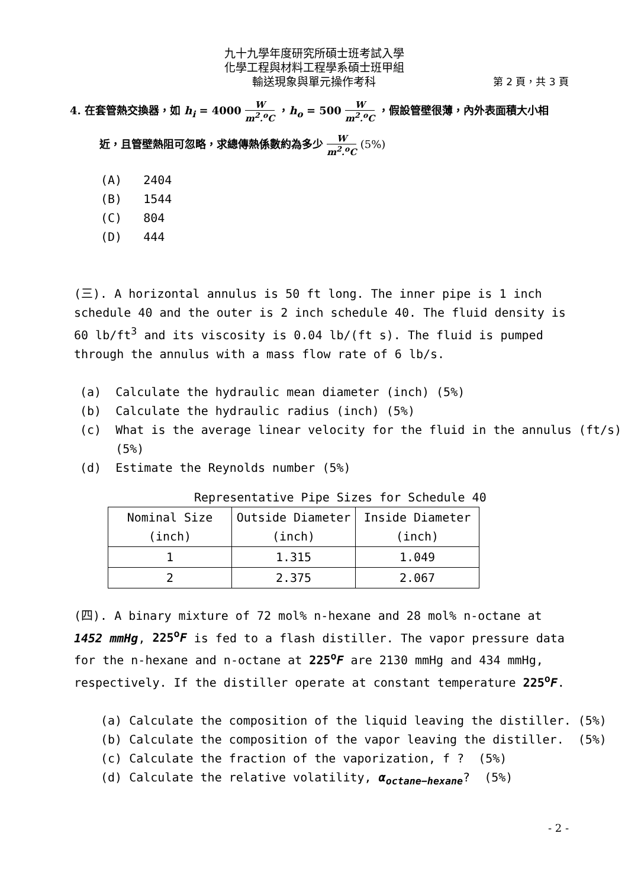九十九學年度研究所碩士班考試入學
化學工程與材料工程學系碩士班甲組
輸送現象與單元操作考科 第 2 頁，共 3 頁
4. 在套管熱交換器，如 h<sub>i</sub> = 4000 W m<sup>2</sup>.<sup>o</sup>C ，h<sub>o</sub> = 500 W m<sup>2</sup>.<sup>o</sup>C ，假設管壁很薄，內外表面積大小相
近，且管壁熱阻可忽略，求總傳熱係數約為多少 W m<sup>2</sup>.<sup>o</sup>C (5%)
(A) 2404
(B) 1544
(C) 804
(D) 444
(三). A horizontal annulus is 50 ft long. The inner pipe is 1 inch schedule 40 and the outer is 2 inch schedule 40. The fluid density is 60 lb/ft<sup>3</sup> and its viscosity is 0.04 lb/(ft s). The fluid is pumped through the annulus with a mass flow rate of 6 lb/s.
(a) Calculate the hydraulic mean diameter (inch) (5%)
(b) Calculate the hydraulic radius (inch) (5%)
(c) What is the average linear velocity for the fluid in the annulus (ft/s)
(5%)
(d) Estimate the Reynolds number (5%)
Representative Pipe Sizes for Schedule 40
| Nominal Size (inch) | Outside Diameter (inch) | Inside Diameter (inch) |
| --- | --- | --- |
| 1 | 1.315 | 1.049 |
| 2 | 2.375 | 2.067 |
(四). A binary mixture of 72 mol% n-hexane and 28 mol% n-octane at 1452 mmHg, 225<sup>o</sup>F is fed to a flash distiller. The vapor pressure data for the n-hexane and n-octane at 225<sup>o</sup>F are 2130 mmHg and 434 mmHg, respectively. If the distiller operate at constant temperature 225<sup>o</sup>F.
(a) Calculate the composition of the liquid leaving the distiller. (5%)
(b) Calculate the composition of the vapor leaving the distiller. (5%)
(c) Calculate the fraction of the vaporization, f ? (5%)
(d) Calculate the relative volatility, α<sub>octane−hexane</sub>? (5%)
- 2 -